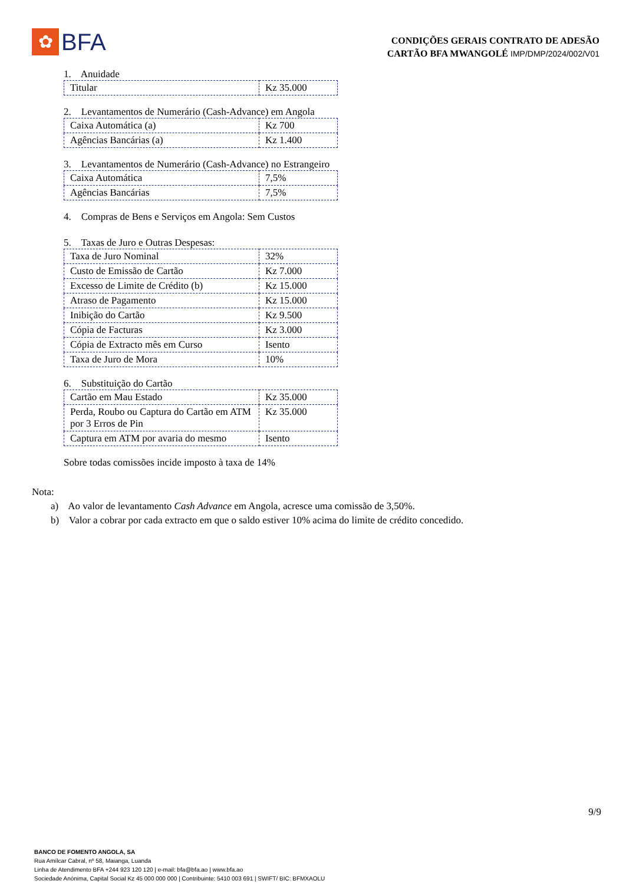✿
BFA
CONDIÇÕES GERAIS CONTRATO DE ADESÃO
CARTÃO BFA MWANGOLÉ IMP/DMP/2024/002/V01
1. Anuidade
| Titular | Kz 35.000 |
2. Levantamentos de Numerário (Cash-Advance) em Angola
| Caixa Automática (a) | Kz 700 |
| Agências Bancárias (a) | Kz 1.400 |
3. Levantamentos de Numerário (Cash-Advance) no Estrangeiro
| Caixa Automática | 7,5% |
| Agências Bancárias | 7,5% |
4. Compras de Bens e Serviços em Angola: Sem Custos
5. Taxas de Juro e Outras Despesas:
| Taxa de Juro Nominal | 32% |
| Custo de Emissão de Cartão | Kz 7.000 |
| Excesso de Limite de Crédito (b) | Kz 15.000 |
| Atraso de Pagamento | Kz 15.000 |
| Inibição do Cartão | Kz 9.500 |
| Cópia de Facturas | Kz 3.000 |
| Cópia de Extracto mês em Curso | Isento |
| Taxa de Juro de Mora | 10% |
6. Substituição do Cartão
| Cartão em Mau Estado | Kz 35.000 |
| Perda, Roubo ou Captura do Cartão em ATM por 3 Erros de Pin | Kz 35.000 |
| Captura em ATM por avaria do mesmo | Isento |
Sobre todas comissões incide imposto à taxa de 14%
Nota:
a) Ao valor de levantamento Cash Advance em Angola, acresce uma comissão de 3,50%.
b) Valor a cobrar por cada extracto em que o saldo estiver 10% acima do limite de crédito concedido.
9/9
BANCO DE FOMENTO ANGOLA, SA
Rua Amílcar Cabral, nº 58, Maianga, Luanda
Linha de Atendimento BFA +244 923 120 120 | e-mail: bfa@bfa.ao | www.bfa.ao
Sociedade Anónima, Capital Social Kz 45 000 000 000 | Contribuinte: 5410 003 691 | SWIFT/ BIC: BFMXAOLU